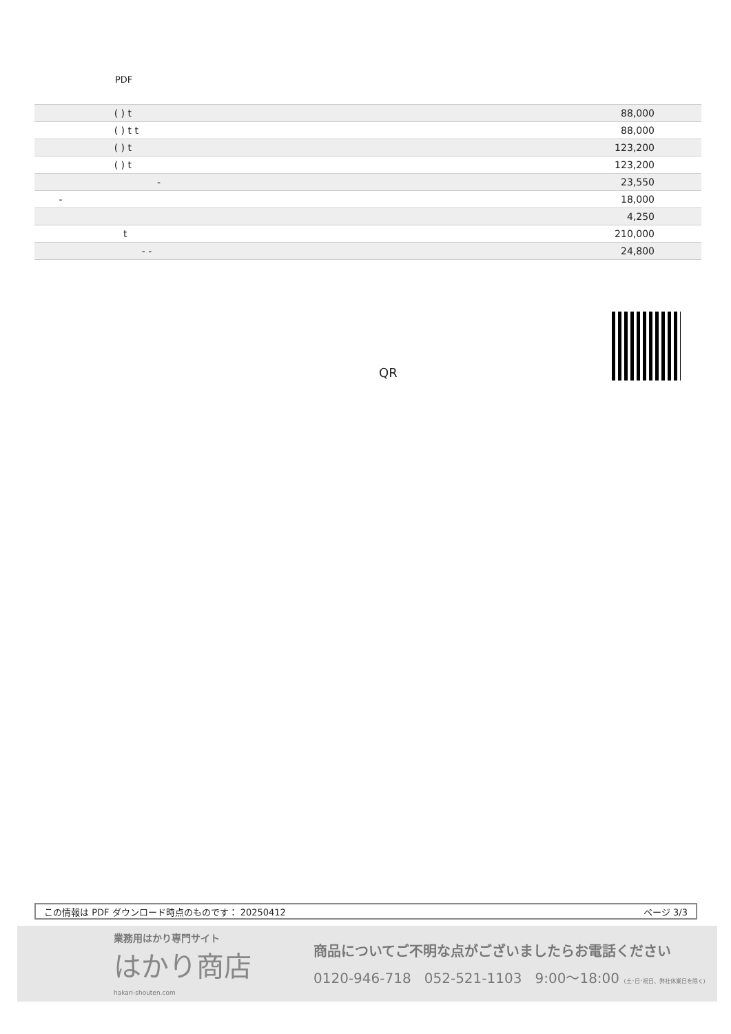PDF
| ( ) t | 88,000 |
| ( ) t t | 88,000 |
| ( ) t | 123,200 |
| ( ) t | 123,200 |
| - | 23,550 |
| - | 18,000 |
| | 4,250 |
| t | 210,000 |
| - - | 24,800 |
QR
この情報は PDF ダウンロード時点のものです： 20250412 ページ 3/3
業務用はかり専門サイト
はかり商店
hakari-shouten.com
商品についてご不明な点がございましたらお電話ください
0120-946-718 052-521-1103 9:00〜18:00 (土･日･祝日、弊社休業日を除く)